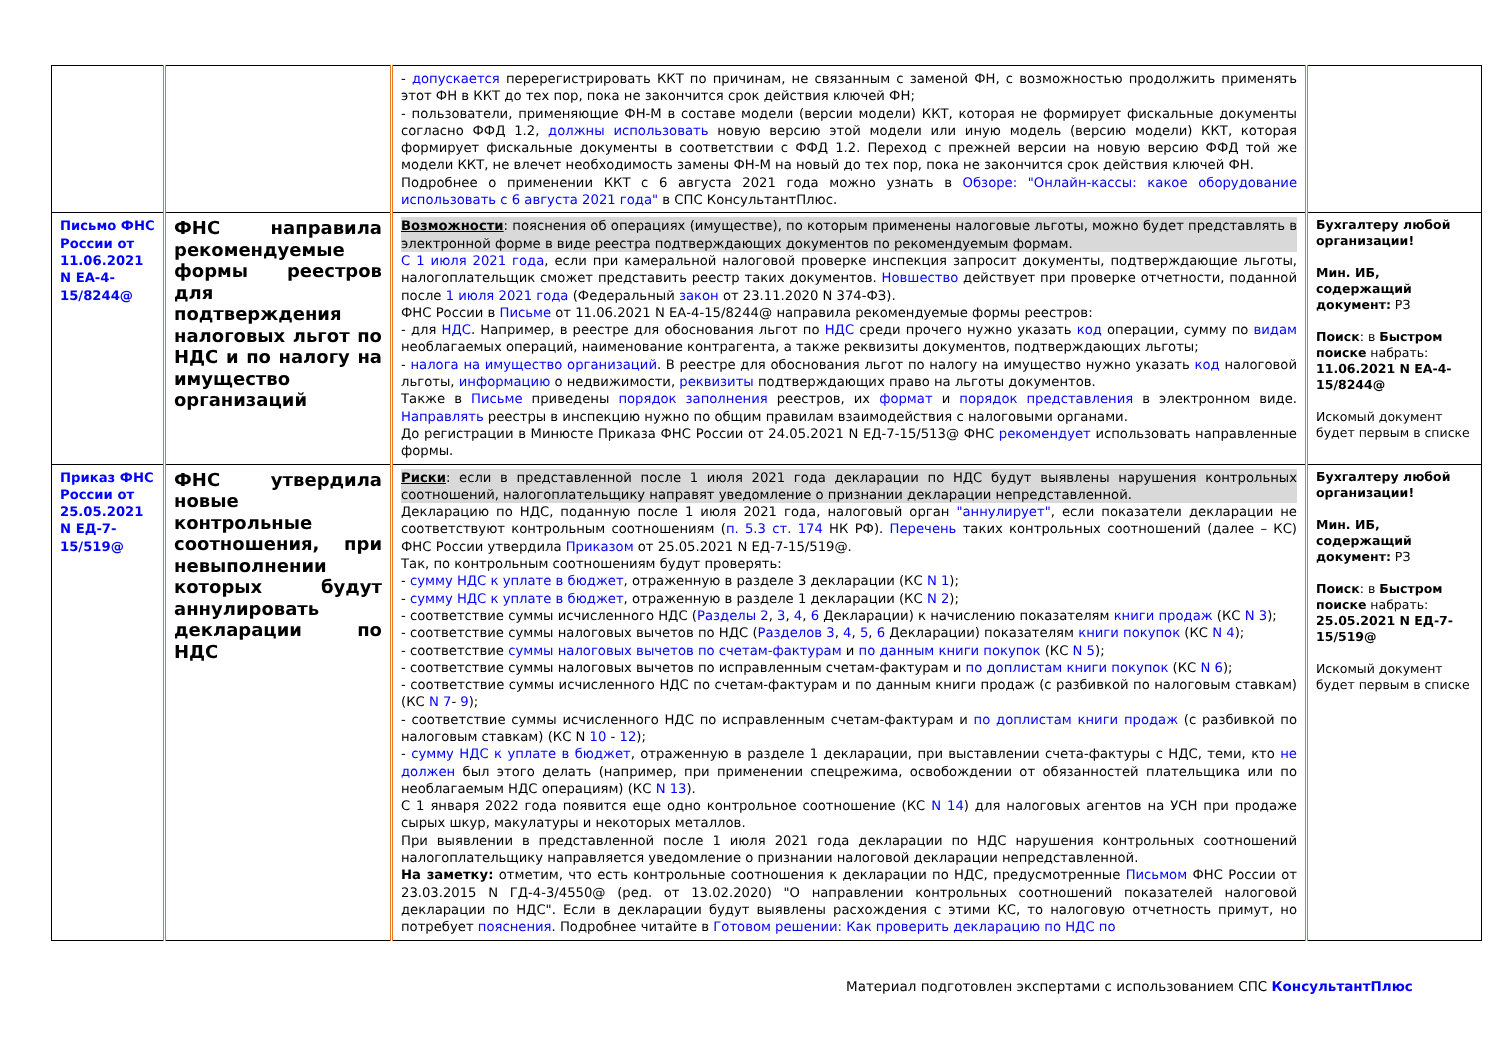| | | - допускается перерегистрировать ККТ по причинам, не связанным с заменой ФН, с возможностью продолжить применять этот ФН в ККТ до тех пор, пока не закончится срок действия ключей ФН; - пользователи, применяющие ФН-М в составе модели (версии модели) ККТ, которая не формирует фискальные документы согласно ФФД 1.2, должны использовать новую версию этой модели или иную модель (версию модели) ККТ, которая формирует фискальные документы в соответствии с ФФД 1.2. Переход с прежней версии на новую версию ФФД той же модели ККТ, не влечет необходимость замены ФН-М на новый до тех пор, пока не закончится срок действия ключей ФН. Подробнее о применении ККТ с 6 августа 2021 года можно узнать в Обзоре: "Онлайн-кассы: какое оборудование использовать с 6 августа 2021 года" в СПС КонсультантПлюс. | |
| Письмо ФНС России от 11.06.2021 N ЕА-4-15/8244@ | ФНС направила рекомендуемые формы реестров для подтверждения налоговых льгот по НДС и по налогу на имущество организаций | Возможности : пояснения об операциях (имуществе), по которым применены налоговые льготы, можно будет представлять в электронной форме в виде реестра подтверждающих документов по рекомендуемым формам. С 1 июля 2021 года , если при камеральной налоговой проверке инспекция запросит документы, подтверждающие льготы, налогоплательщик сможет представить реестр таких документов. Новшество действует при проверке отчетности, поданной после 1 июля 2021 года (Федеральный закон от 23.11.2020 N 374-ФЗ). ФНС России в Письме от 11.06.2021 N ЕА-4-15/8244@ направила рекомендуемые формы реестров: - для НДС . Например, в реестре для обоснования льгот по НДС среди прочего нужно указать код операции, сумму по видам необлагаемых операций, наименование контрагента, а также реквизиты документов, подтверждающих льготы; - налога на имущество организаций . В реестре для обоснования льгот по налогу на имущество нужно указать код налоговой льготы, информацию о недвижимости, реквизиты подтверждающих право на льготы документов. Также в Письме приведены порядок заполнения реестров, их формат и порядок представления в электронном виде. Направлять реестры в инспекцию нужно по общим правилам взаимодействия с налоговыми органами. До регистрации в Минюсте Приказа ФНС России от 24.05.2021 N ЕД-7-15/513@ ФНС рекомендует использовать направленные формы. | Бухгалтеру любой организации! Мин. ИБ, содержащий документ: РЗ Поиск : в Быстром поиске набрать: 11.06.2021 N ЕА-4-15/8244@ Искомый документ будет первым в списке |
| Приказ ФНС России от 25.05.2021 N ЕД-7-15/519@ | ФНС утвердила новые контрольные соотношения, при невыполнении которых будут аннулировать декларации по НДС | Риски : если в представленной после 1 июля 2021 года декларации по НДС будут выявлены нарушения контрольных соотношений, налогоплательщику направят уведомление о признании декларации непредставленной. Декларацию по НДС, поданную после 1 июля 2021 года, налоговый орган "аннулирует" , если показатели декларации не соответствуют контрольным соотношениям ( п. 5.3 ст. 174 НК РФ). Перечень таких контрольных соотношений (далее – КС) ФНС России утвердила Приказом от 25.05.2021 N ЕД-7-15/519@. Так, по контрольным соотношениям будут проверять: - сумму НДС к уплате в бюджет , отраженную в разделе 3 декларации (КС N 1 ); - сумму НДС к уплате в бюджет , отраженную в разделе 1 декларации (КС N 2 ); - соответствие суммы исчисленного НДС ( Разделы 2 , 3 , 4 , 6 Декларации) к начислению показателям книги продаж (КС N 3 ); - соответствие суммы налоговых вычетов по НДС ( Разделов 3 , 4 , 5 , 6 Декларации) показателям книги покупок (КС N 4 ); - соответствие суммы налоговых вычетов по счетам-фактурам и по данным книги покупок (КС N 5 ); - соответствие суммы налоговых вычетов по исправленным счетам-фактурам и по доплистам книги покупок (КС N 6 ); - соответствие суммы исчисленного НДС по счетам-фактурам и по данным книги продаж (с разбивкой по налоговым ставкам) (КС N 7 - 9 ); - соответствие суммы исчисленного НДС по исправленным счетам-фактурам и по доплистам книги продаж (с разбивкой по налоговым ставкам) (КС N 10 - 12 ); - сумму НДС к уплате в бюджет , отраженную в разделе 1 декларации, при выставлении счета-фактуры с НДС, теми, кто не должен был этого делать (например, при применении спецрежима, освобождении от обязанностей плательщика или по необлагаемым НДС операциям) (КС N 13 ). С 1 января 2022 года появится еще одно контрольное соотношение (КС N 14 ) для налоговых агентов на УСН при продаже сырых шкур, макулатуры и некоторых металлов. При выявлении в представленной после 1 июля 2021 года декларации по НДС нарушения контрольных соотношений налогоплательщику направляется уведомление о признании налоговой декларации непредставленной. На заметку: отметим, что есть контрольные соотношения к декларации по НДС, предусмотренные Письмом ФНС России от 23.03.2015 N ГД-4-3/4550@ (ред. от 13.02.2020) "О направлении контрольных соотношений показателей налоговой декларации по НДС". Если в декларации будут выявлены расхождения с этими КС, то налоговую отчетность примут, но потребует пояснения . Подробнее читайте в Готовом решении: Как проверить декларацию по НДС по | Бухгалтеру любой организации! Мин. ИБ, содержащий документ: РЗ Поиск : в Быстром поиске набрать: 25.05.2021 N ЕД-7-15/519@ Искомый документ будет первым в списке |
Материал подготовлен экспертами с использованием СПС КонсультантПлюс